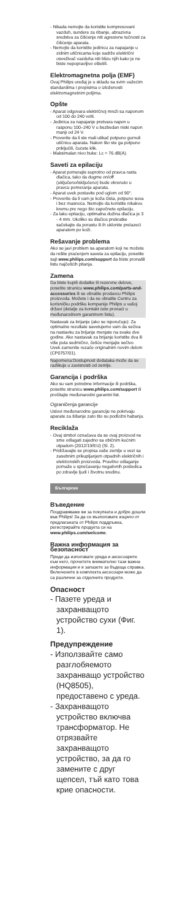- Nikada nemojte da koristite kompresovani vazduh, sundere za ribanje, abrazivna sredstva za čišćenje niti agresivne tečnosti za čišćenje aparata.
- Nemojte da koristite jedinicu za napajanje u zidnim utičnicama koje sadrže električni osveživač vazduha niti blizu njih kako je ne biste nepopravljivo oštetili.
Elektromagnetna polja (EMF)
Ovaj Philips uređaj je u skladu sa svim važećim standardima i propisima o izloženosti elektromagnetnim poljima.
Opšte
- Aparat odgovara električnoj mreži sa naponom od 100 do 240 volti.
- Jedinica za napajanje pretvara napon u rasponu 100–240 V u bezbedan niski napon manji od 24 V.
- Proverite da li ste mali utikač potpuno gurnuli utičnicu aparata. Nakon što ste ga potpuno priključili, čućete klik.
- Maksimalan nivo buke: Lc = 76 dB(A).
Saveti za epilaciju
- Aparat pomerajte suprotno od pravca rasta dlačica, tako da dugme on/off (uključeno/isključeno) bude okrenuto u pravcu pomeranja aparata.
- Aparat uvek postavite pod uglom od 90°.
- Proverite da li vam je koža čista, potpuno suva i bez masnoća. Nemojte da koristite nikakvu kremu pre nego što započnete epilaciju.
- Za laku epilaciju, optimalna dužina dlačica je 3 - 4 mm. Ukoliko su dlačice prekratke sačekajte da porastu ili ih uklonite prelazeći aparatom po koži.
Rešavanje problema
Ako se javi problem sa aparatom koji ne možete da rešite praćenjem saveta za epilaciju, posetite sajt www.philips.com/support da biste pronašli listu najčešćih pitanja.
Zamena
Da biste kupili dodatke ili rezervne delove, posetite stranicu www.philips.com/parts-and-accessories ili se obratite prodavcu Philips proizvoda. Možete i da se obratite Centru za korisničku podršku kompanije Philips u vašoj državi (detalje za kontakt ćete pronaći u međunarodnom garantnom listu).
Nastavak za brijanje (ako se isporučuje): Za optimalne rezultate savetujemo vam da sečiva na nastavku za brijanje menjate na svake dve godine. Ako nastavak za brijanje koristite dva ili više puta sedmično, češće menjajte sečivo. Uvek zamenite rezače originalnim novim delom (CP0757/01).
Napomena:Dostupnost dodataka može da se razlikuje u zavisnosti od zemlje.
Garancija i podrška
Ako su vam potrebne informacije ili podrška, posetite stranicu www.philips.com/support ili pročitajte međunarodni garantni list.
Ograničenja garancije
Uslovi međunarodne garancije ne pokrivaju aparate za šišanje zato što su podložni habanju.
Reciklaža
- Ovaj simbol označava da se ovaj proizvod ne sme odlagati zajedno sa običnim kućnim otpadom (2012/19/EU) (Sl. 2).
- Pridržavajte se propisa vaše zemlje u vezi sa zasebnim prikupljanjem otpadnih električnih i elektronskih proizvoda. Pravilno odlaganje pomaže u sprečavanju negativnih posledica po zdravlje ljudi i životnu sredinu.
Български
Въведение
Поздравяваме ви за покупката и добре дошли във Philips! За да се възползвате изцяло от предлаганата от Philips поддръжка, регистрирайте продукта си на www.philips.com/welcome.
Важна информация за безопасност
Преди да използвате уреда и аксесоарите към него, прочетете внимателно тази важна информация и я запазете за бъдеща справка. Включените в комплекта аксесоари може да са различни за отделните продукти.
Опасност
- Пазете уреда и захранващото устройство сухи (Фиг. 1).
Предупреждение
- Използвайте само разглобяемото захранващо устройство (HQ8505), предоставено с уреда.
- Захранващото устройство включва трансформатор. Не отрязвайте захранващото устройство, за да го замените с друг щепсел, тъй като това крие опасности.